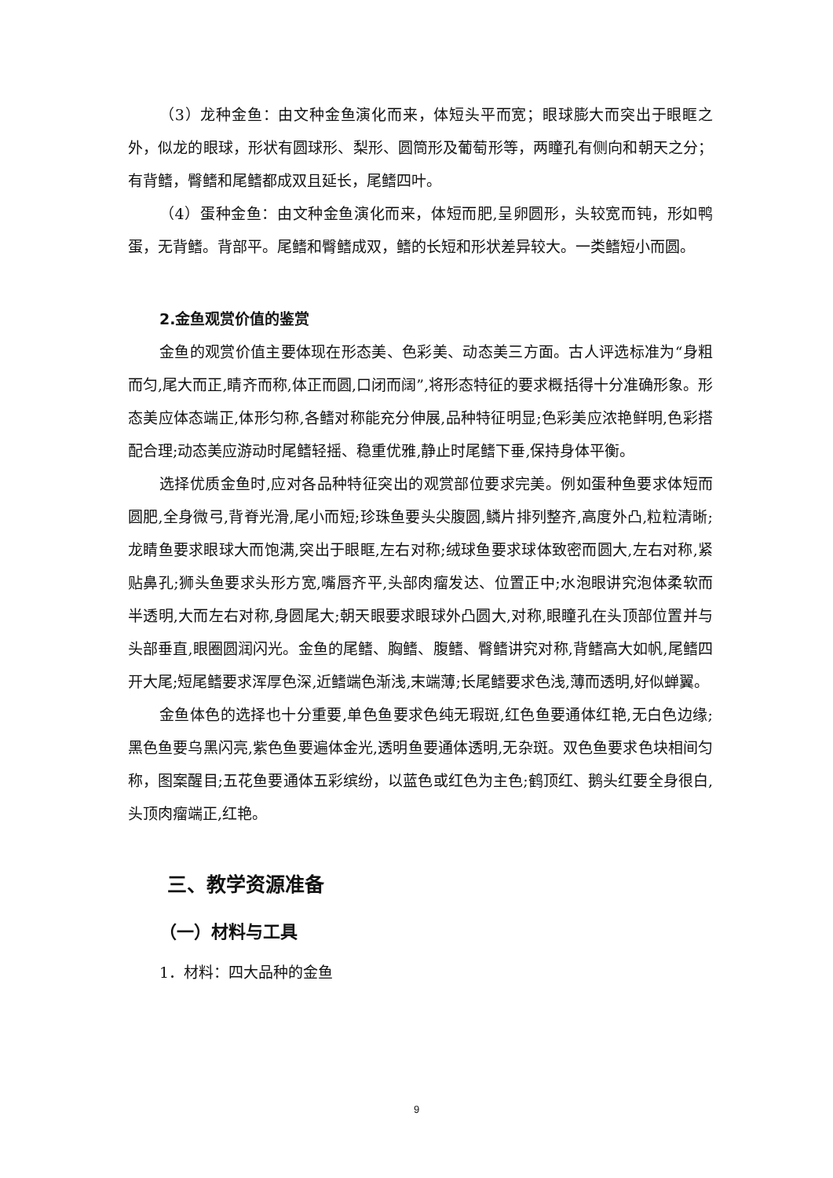（3）龙种金鱼：由文种金鱼演化而来，体短头平而宽；眼球膨大而突出于眼眶之外，似龙的眼球，形状有圆球形、梨形、圆筒形及葡萄形等，两瞳孔有侧向和朝天之分；有背鳍，臀鳍和尾鳍都成双且延长，尾鳍四叶。
（4）蛋种金鱼：由文种金鱼演化而来，体短而肥,呈卵圆形，头较宽而钝，形如鸭蛋，无背鳍。背部平。尾鳍和臀鳍成双，鳍的长短和形状差异较大。一类鳍短小而圆。
2.金鱼观赏价值的鉴赏
金鱼的观赏价值主要体现在形态美、色彩美、动态美三方面。古人评选标准为“身粗而匀,尾大而正,睛齐而称,体正而圆,口闭而阔”,将形态特征的要求概括得十分准确形象。形态美应体态端正,体形匀称,各鳍对称能充分伸展,品种特征明显;色彩美应浓艳鲜明,色彩搭配合理;动态美应游动时尾鳍轻摇、稳重优雅,静止时尾鳍下垂,保持身体平衡。
选择优质金鱼时,应对各品种特征突出的观赏部位要求完美。例如蛋种鱼要求体短而圆肥,全身微弓,背脊光滑,尾小而短;珍珠鱼要头尖腹圆,鳞片排列整齐,高度外凸,粒粒清晰;龙睛鱼要求眼球大而饱满,突出于眼眶,左右对称;绒球鱼要求球体致密而圆大,左右对称,紧贴鼻孔;狮头鱼要求头形方宽,嘴唇齐平,头部肉瘤发达、位置正中;水泡眼讲究泡体柔软而半透明,大而左右对称,身圆尾大;朝天眼要求眼球外凸圆大,对称,眼瞳孔在头顶部位置并与头部垂直,眼圈圆润闪光。金鱼的尾鳍、胸鳍、腹鳍、臀鳍讲究对称,背鳍高大如帆,尾鳍四开大尾;短尾鳍要求浑厚色深,近鳍端色渐浅,末端薄;长尾鳍要求色浅,薄而透明,好似蝉翼。
金鱼体色的选择也十分重要,单色鱼要求色纯无瑕斑,红色鱼要通体红艳,无白色边缘;黑色鱼要乌黑闪亮,紫色鱼要遍体金光,透明鱼要通体透明,无杂斑。双色鱼要求色块相间匀称，图案醒目;五花鱼要通体五彩缤纷，以蓝色或红色为主色;鹤顶红、鹅头红要全身很白,头顶肉瘤端正,红艳。
三、教学资源准备
（一）材料与工具
1．材料：四大品种的金鱼
9